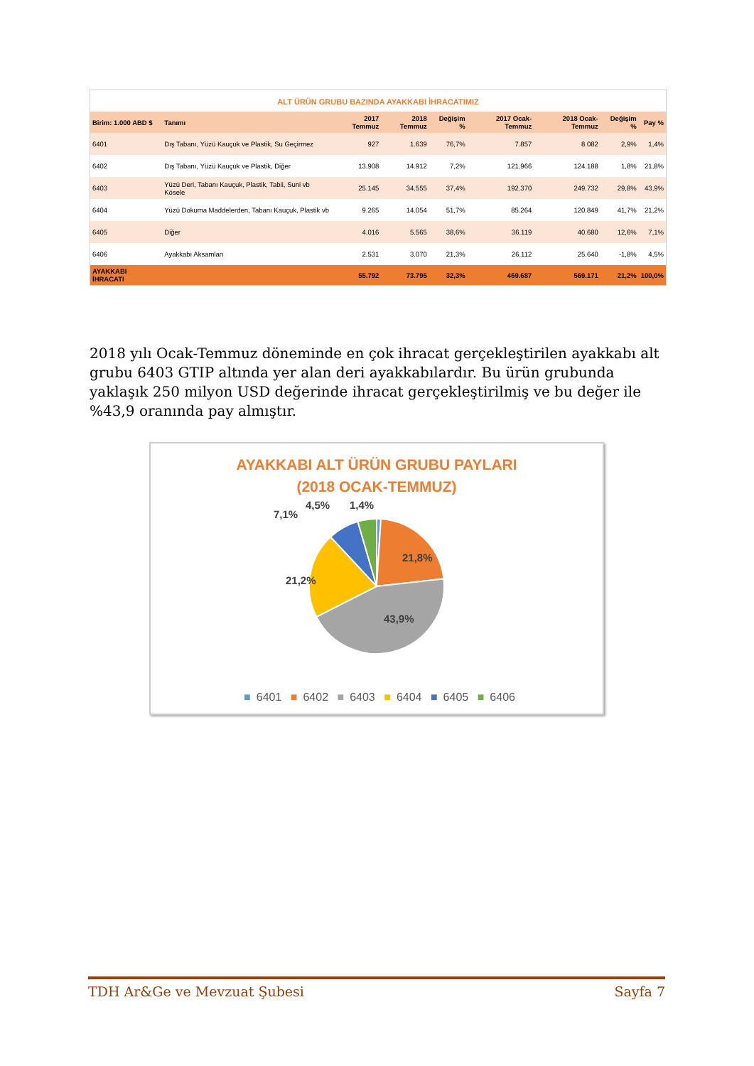ALT ÜRÜN GRUBU BAZINDA AYAKKABI İHRACATIMIZ
| Birim: 1.000 ABD $ | Tanımı | 2017 Temmuz | 2018 Temmuz | Değişim % | 2017 Ocak-Temmuz | 2018 Ocak-Temmuz | Değişim % | Pay % |
| --- | --- | --- | --- | --- | --- | --- | --- | --- |
| 6401 | Dış Tabanı, Yüzü Kauçuk ve Plastik, Su Geçirmez | 927 | 1.639 | 76,7% | 7.857 | 8.082 | 2,9% | 1,4% |
| 6402 | Dış Tabanı, Yüzü Kauçuk ve Plastik, Diğer | 13.908 | 14.912 | 7,2% | 121.966 | 124.188 | 1,8% | 21,8% |
| 6403 | Yüzü Deri, Tabanı Kauçuk, Plastik, Tabii, Suni vb Kösele | 25.145 | 34.555 | 37,4% | 192.370 | 249.732 | 29,8% | 43,9% |
| 6404 | Yüzü Dokuma Maddelerden, Tabanı Kauçuk, Plastik vb | 9.265 | 14.054 | 51,7% | 85.264 | 120.849 | 41,7% | 21,2% |
| 6405 | Diğer | 4.016 | 5.565 | 38,6% | 36.119 | 40.680 | 12,6% | 7,1% |
| 6406 | Ayakkabı Aksamları | 2.531 | 3.070 | 21,3% | 26.112 | 25.640 | -1,8% | 4,5% |
| AYAKKABI İHRACATI | | 55.792 | 73.795 | 32,3% | 469.687 | 569.171 | 21,2% | 100,0% |
2018 yılı Ocak-Temmuz döneminde en çok ihracat gerçekleştirilen ayakkabı alt grubu 6403 GTIP altında yer alan deri ayakkabılardır. Bu ürün grubunda yaklaşık 250 milyon USD değerinde ihracat gerçekleştirilmiş ve bu değer ile %43,9 oranında pay almıştır.
AYAKKABI ALT ÜRÜN GRUBU PAYLARI
(2018 OCAK-TEMMUZ)
21,8%
43,9%
21,2%
7,1%
4,5%
1,4%
■ 6401 ■ 6402 ■ 6403 ■ 6404 ■ 6405 ■ 6406
TDH Ar&Ge ve Mevzuat Şubesi Sayfa 7